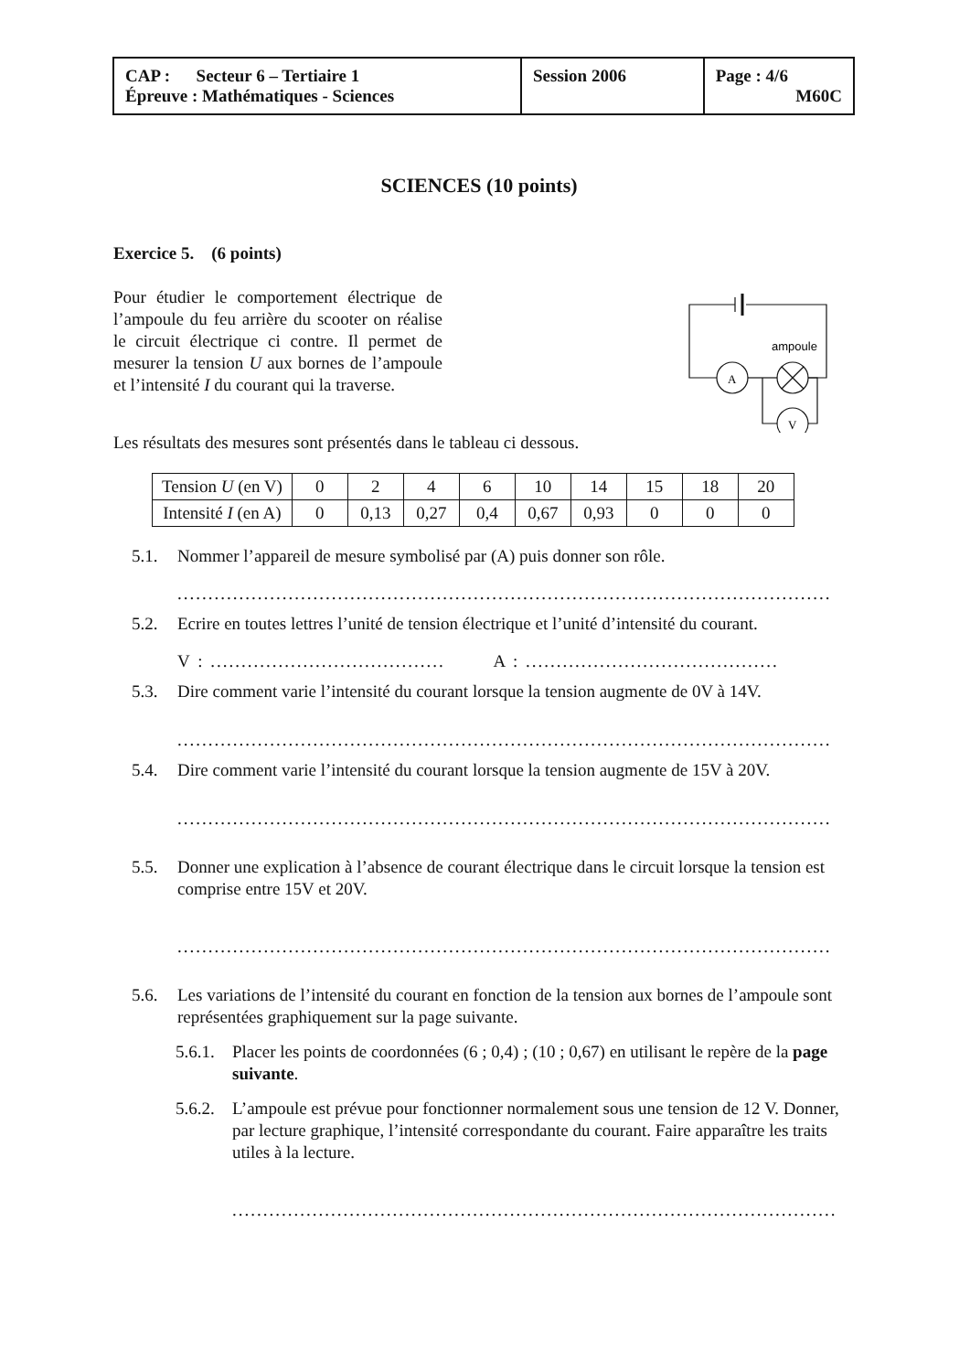| CAP : Secteur 6 – Tertiaire 1 Épreuve : Mathématiques - Sciences | Session 2006 | Page : 4/6 M60C |
SCIENCES (10 points)
Exercice 5. (6 points)
Pour étudier le comportement électrique de l’ampoule du feu arrière du scooter on réalise le circuit électrique ci contre. Il permet de mesurer la tension U aux bornes de l’ampoule et l’intensité I du courant qui la traverse.
A
V
ampoule
Les résultats des mesures sont présentés dans le tableau ci dessous.
| Tension U (en V) | 0 | 2 | 4 | 6 | 10 | 14 | 15 | 18 | 20 |
| Intensité I (en A) | 0 | 0,13 | 0,27 | 0,4 | 0,67 | 0,93 | 0 | 0 | 0 |
5.1. Nommer l’appareil de mesure symbolisé par (A) puis donner son rôle.
..........................................................................................................
5.2. Ecrire en toutes lettres l’unité de tension électrique et l’unité d’intensité du courant.
V : ...................................... A : .........................................
5.3. Dire comment varie l’intensité du courant lorsque la tension augmente de 0V à 14V.
..........................................................................................................
5.4. Dire comment varie l’intensité du courant lorsque la tension augmente de 15V à 20V.
..........................................................................................................
5.5. Donner une explication à l’absence de courant électrique dans le circuit lorsque la tension est comprise entre 15V et 20V.
..........................................................................................................
5.6. Les variations de l’intensité du courant en fonction de la tension aux bornes de l’ampoule sont représentées graphiquement sur la page suivante.
5.6.1. Placer les points de coordonnées (6 ; 0,4) ; (10 ; 0,67) en utilisant le repère de la page suivante.
5.6.2. L’ampoule est prévue pour fonctionner normalement sous une tension de 12 V. Donner, par lecture graphique, l’intensité correspondante du courant. Faire apparaître les traits utiles à la lecture.
.....................................................................................................